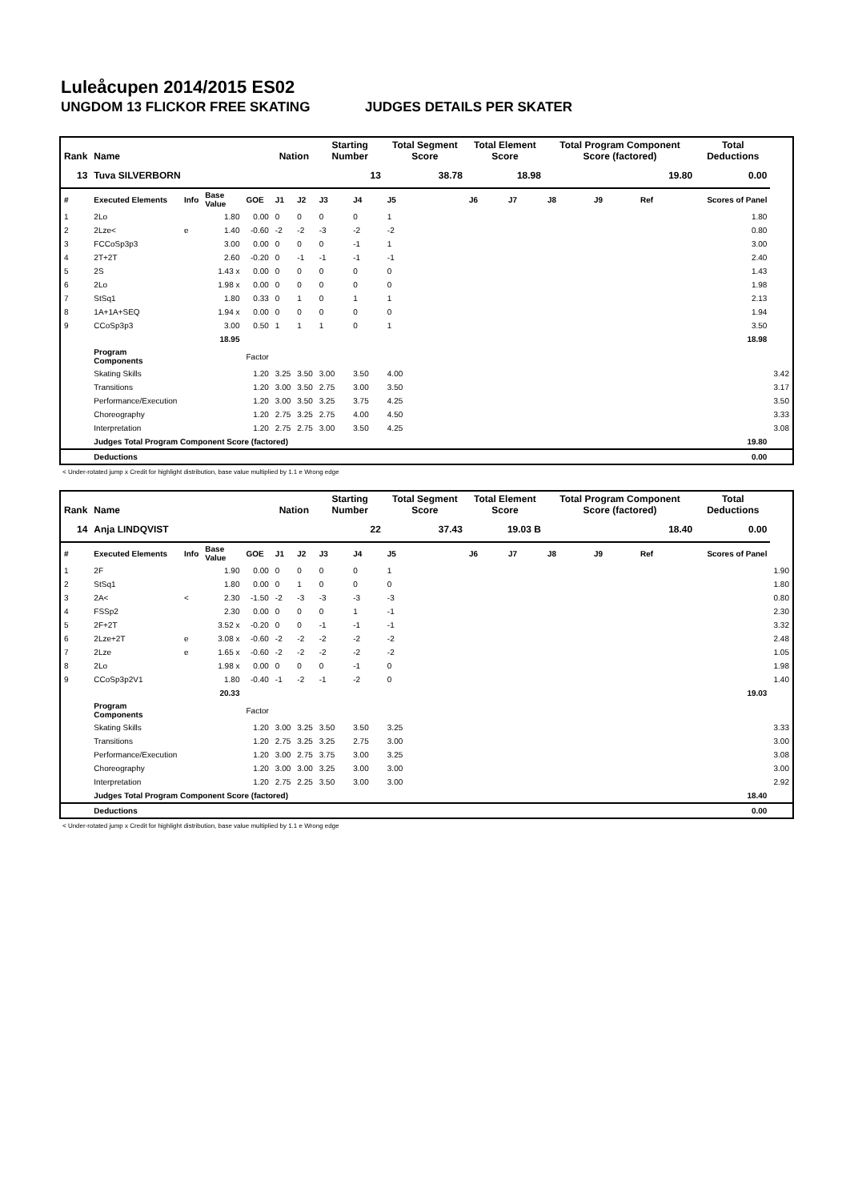Luleåcupen 2014/2015 ES02
UNGDOM 13 FLICKOR FREE SKATING JUDGES DETAILS PER SKATER
| Rank | Name | | | | Nation | | Starting Number | | Total Segment Score | Total Element Score | | Total Program Component Score (factored) | | | Total Deductions | |
| --- | --- | --- | --- | --- | --- | --- | --- | --- | --- | --- | --- | --- | --- | --- | --- | --- |
| 13 | Tuva SILVERBORN | | | | | | 13 | | 38.78 | 18.98 | | 19.80 | | | 0.00 | |
| # | Executed Elements | Info | Base Value | GOE | J1 | J2 | J3 | J4 | J5 | J6 | J7 | J8 | J9 | Ref | Scores of Panel | |
| 1 | 2Lo | | 1.80 | 0.00 | 0 | 0 | 0 | 0 | 1 | | | | | | 1.80 | |
| 2 | 2Lze< | e | 1.40 | -0.60 | -2 | -2 | -3 | -2 | -2 | | | | | | 0.80 | |
| 3 | FCCoSp3p3 | | 3.00 | 0.00 | 0 | 0 | 0 | -1 | 1 | | | | | | 3.00 | |
| 4 | 2T+2T | | 2.60 | -0.20 | 0 | -1 | -1 | -1 | -1 | | | | | | 2.40 | |
| 5 | 2S | | 1.43 x | 0.00 | 0 | 0 | 0 | 0 | 0 | | | | | | 1.43 | |
| 6 | 2Lo | | 1.98 x | 0.00 | 0 | 0 | 0 | 0 | 0 | | | | | | 1.98 | |
| 7 | StSq1 | | 1.80 | 0.33 | 0 | 1 | 0 | 1 | 1 | | | | | | 2.13 | |
| 8 | 1A+1A+SEQ | | 1.94 x | 0.00 | 0 | 0 | 0 | 0 | 0 | | | | | | 1.94 | |
| 9 | CCoSp3p3 | | 3.00 | 0.50 | 1 | 1 | 1 | 0 | 1 | | | | | | 3.50 | |
| | | | 18.95 | | | | | | | | | | | | 18.98 | |
| | Program Components | | | Factor | | | | | | | | | | | | |
| | Skating Skills | | | 1.20 | 3.25 | 3.50 | 3.00 | 3.50 | 4.00 | | | | | | | 3.42 |
| | Transitions | | | 1.20 | 3.00 | 3.50 | 2.75 | 3.00 | 3.50 | | | | | | | 3.17 |
| | Performance/Execution | | | 1.20 | 3.00 | 3.50 | 3.25 | 3.75 | 4.25 | | | | | | | 3.50 |
| | Choreography | | | 1.20 | 2.75 | 3.25 | 2.75 | 4.00 | 4.50 | | | | | | | 3.33 |
| | Interpretation | | | 1.20 | 2.75 | 2.75 | 3.00 | 3.50 | 4.25 | | | | | | | 3.08 |
| | Judges Total Program Component Score (factored) | | | | | | | | | | | | | | 19.80 | |
| | Deductions | | | | | | | | | | | | | | 0.00 | |
< Under-rotated jump x Credit for highlight distribution, base value multiplied by 1.1 e Wrong edge
| Rank | Name | | | | Nation | | Starting Number | | Total Segment Score | Total Element Score | | Total Program Component Score (factored) | | | Total Deductions | |
| --- | --- | --- | --- | --- | --- | --- | --- | --- | --- | --- | --- | --- | --- | --- | --- | --- |
| 14 | Anja LINDQVIST | | | | | | 22 | | 37.43 | 19.03 B | | 18.40 | | | 0.00 | |
| # | Executed Elements | Info | Base Value | GOE | J1 | J2 | J3 | J4 | J5 | J6 | J7 | J8 | J9 | Ref | Scores of Panel | |
| 1 | 2F | | 1.90 | 0.00 | 0 | 0 | 0 | 0 | 1 | | | | | | | 1.90 |
| 2 | StSq1 | | 1.80 | 0.00 | 0 | 1 | 0 | 0 | 0 | | | | | | | 1.80 |
| 3 | 2A< | < | 2.30 | -1.50 | -2 | -3 | -3 | -3 | -3 | | | | | | | 0.80 |
| 4 | FSSp2 | | 2.30 | 0.00 | 0 | 0 | 0 | 1 | -1 | | | | | | | 2.30 |
| 5 | 2F+2T | | 3.52 x | -0.20 | 0 | 0 | -1 | -1 | -1 | | | | | | | 3.32 |
| 6 | 2Lze+2T | e | 3.08 x | -0.60 | -2 | -2 | -2 | -2 | -2 | | | | | | | 2.48 |
| 7 | 2Lze | e | 1.65 x | -0.60 | -2 | -2 | -2 | -2 | -2 | | | | | | | 1.05 |
| 8 | 2Lo | | 1.98 x | 0.00 | 0 | 0 | 0 | -1 | 0 | | | | | | | 1.98 |
| 9 | CCoSp3p2V1 | | 1.80 | -0.40 | -1 | -2 | -1 | -2 | 0 | | | | | | | 1.40 |
| | | | 20.33 | | | | | | | | | | | | 19.03 | |
| | Program Components | | | Factor | | | | | | | | | | | | |
| | Skating Skills | | | 1.20 | 3.00 | 3.25 | 3.50 | 3.50 | 3.25 | | | | | | | 3.33 |
| | Transitions | | | 1.20 | 2.75 | 3.25 | 3.25 | 2.75 | 3.00 | | | | | | | 3.00 |
| | Performance/Execution | | | 1.20 | 3.00 | 2.75 | 3.75 | 3.00 | 3.25 | | | | | | | 3.08 |
| | Choreography | | | 1.20 | 3.00 | 3.00 | 3.25 | 3.00 | 3.00 | | | | | | | 3.00 |
| | Interpretation | | | 1.20 | 2.75 | 2.25 | 3.50 | 3.00 | 3.00 | | | | | | | 2.92 |
| | Judges Total Program Component Score (factored) | | | | | | | | | | | | | | 18.40 | |
| | Deductions | | | | | | | | | | | | | | 0.00 | |
< Under-rotated jump x Credit for highlight distribution, base value multiplied by 1.1 e Wrong edge